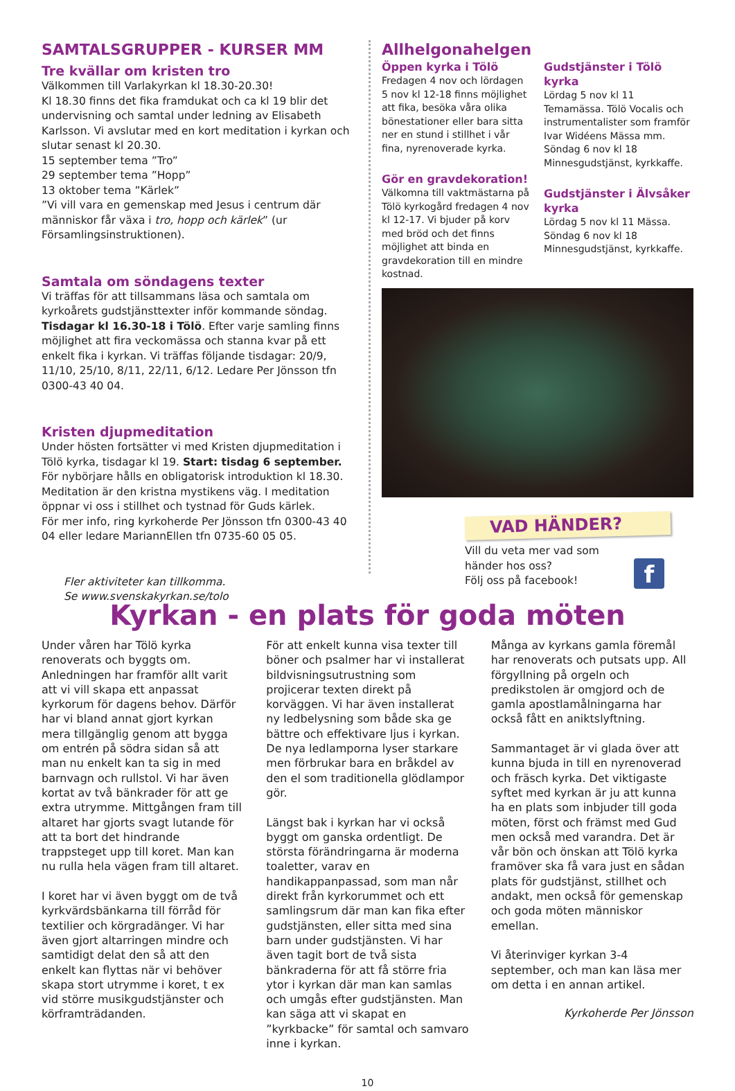SAMTALSGRUPPER - KURSER MM
Tre kvällar om kristen tro
Välkommen till Varlakyrkan kl 18.30-20.30!
Kl 18.30 finns det fika framdukat och ca kl 19 blir det under­visning och samtal under ledning av Elisabeth Karlsson. Vi avslutar med en kort meditation i kyrkan och slutar senast kl 20.30.
15 september tema ”Tro”
29 september tema ”Hopp”
13 oktober tema ”Kärlek”
”Vi vill vara en gemenskap med Jesus i centrum där människor får växa i tro, hopp och kärlek” (ur Församlingsinstruktionen).
Samtala om söndagens texter
Vi träffas för att tillsammans läsa och samtala om kyrkoårets gudstjänsttexter inför kommande söndag.
Tisdagar kl 16.30-18 i Tölö. Efter varje samling finns möj­lighet att fira veckomässa och stanna kvar på ett enkelt fika i kyrkan. Vi träffas följande tisdagar: 20/9, 11/10, 25/10, 8/11, 22/11, 6/12. Ledare Per Jönsson tfn 0300-43 40 04.
Kristen djupmeditation
Under hösten fortsätter vi med Kristen djupmeditation i Tölö kyrka, tisdagar kl 19. Start: tisdag 6 september. För nybörja­re hålls en obligatorisk introduktion kl 18.30.
Meditation är den kristna mystikens väg. I meditation öppnar vi oss i stillhet och tystnad för Guds kärlek.
För mer info, ring kyrkoherde Per Jönsson tfn 0300-43 40 04 eller ledare MariannEllen tfn 0735-60 05 05.
Fler aktiviteter kan tillkomma.
Se www.svenskakyrkan.se/tolo
Allhelgonahelgen
Öppen kyrka i Tölö
Fredagen 4 nov och lördagen 5 nov kl 12-18 finns möjlighet att fika, besöka våra olika bönesta­tioner eller bara sitta ner en stund i stillhet i vår fina, nyrenoverade kyrka.
Gör en gravdekoration!
Välkomna till vaktmästarna på Tölö kyrkogård fredagen 4 nov kl 12-17. Vi bjuder på korv med bröd och det finns möjlighet att binda en gravdekoration till en mindre kostnad.
Gudstjänster i Tölö kyrka
Lördag 5 nov kl 11 Temamässa. Tölö Vocalis och instrumenta­lister som framför Ivar Widéens Mässa mm.
Söndag 6 nov kl 18 Minnesguds­tjänst, kyrkkaffe.
Gudstjänster i Älvsåker kyrka
Lördag 5 nov kl 11 Mässa.
Söndag 6 nov kl 18 Minnesguds­tjänst, kyrkkaffe.
VAD HÄNDER?
Vill du veta mer vad som
händer hos oss?
Följ oss på facebook!
f
Kyrkan - en plats för goda möten
Under våren har Tölö kyrka renoverats och byggts om. Anledningen har fram­för allt varit att vi vill skapa ett anpassat kyrkorum för dagens behov. Därför har vi bland annat gjort kyrkan mera tillgänglig genom att bygga om entrén på södra sidan så att man nu enkelt kan ta sig in med barnvagn och rullstol. Vi har även kortat av två bänkrader för att ge extra utrymme. Mittgången fram till altaret har gjorts svagt lutande för att ta bort det hindrande trappsteget upp till koret. Man kan nu rulla hela vägen fram till altaret.
I koret har vi även byggt om de två kyrkvärdsbänkarna till förråd för texti­lier och körgradänger. Vi har även gjort altarringen mindre och samtidigt delat den så att den enkelt kan flyttas när vi behöver skapa stort utrymme i koret, t ex vid större musikgudstjänster och körframträdanden.
För att enkelt kunna visa texter till böner och psalmer har vi installerat bildvisningsutrustning som projicerar texten direkt på korväggen. Vi har även installerat ny ledbelysning som både ska ge bättre och effektivare ljus i kyrkan. De nya ledlamporna lyser starkare men förbrukar bara en bråkdel av den el som traditionella glödlampor gör.
Längst bak i kyrkan har vi också byggt om ganska ordentligt. De största för­ändringarna är moderna toaletter, varav en handikappanpassad, som man når direkt från kyrkorummet och ett sam­lingsrum där man kan fika efter guds­tjänsten, eller sitta med sina barn under gudstjänsten. Vi har även tagit bort de två sista bänkraderna för att få större fria ytor i kyrkan där man kan samlas och umgås efter gudstjänsten. Man kan säga att vi skapat en ”kyrkbacke” för samtal och samvaro inne i kyrkan.
Många av kyrkans gamla föremål har renoverats och putsats upp. All förgyll­ning på orgeln och predikstolen är om­gjord och de gamla apostlamålningarna har också fått en aniktslyftning.
Sammantaget är vi glada över att kunna bjuda in till en nyrenoverad och fräsch kyrka. Det viktigaste syftet med kyrkan är ju att kunna ha en plats som inbjuder till goda möten, först och främst med Gud men också med varandra. Det är vår bön och önskan att Tölö kyrka framöver ska få vara just en sådan plats för gudstjänst, stillhet och andakt, men också för gemenskap och goda möten människor emellan.
Vi återinviger kyrkan 3-4 september, och man kan läsa mer om detta i en annan artikel.
Kyrkoherde Per Jönsson
10